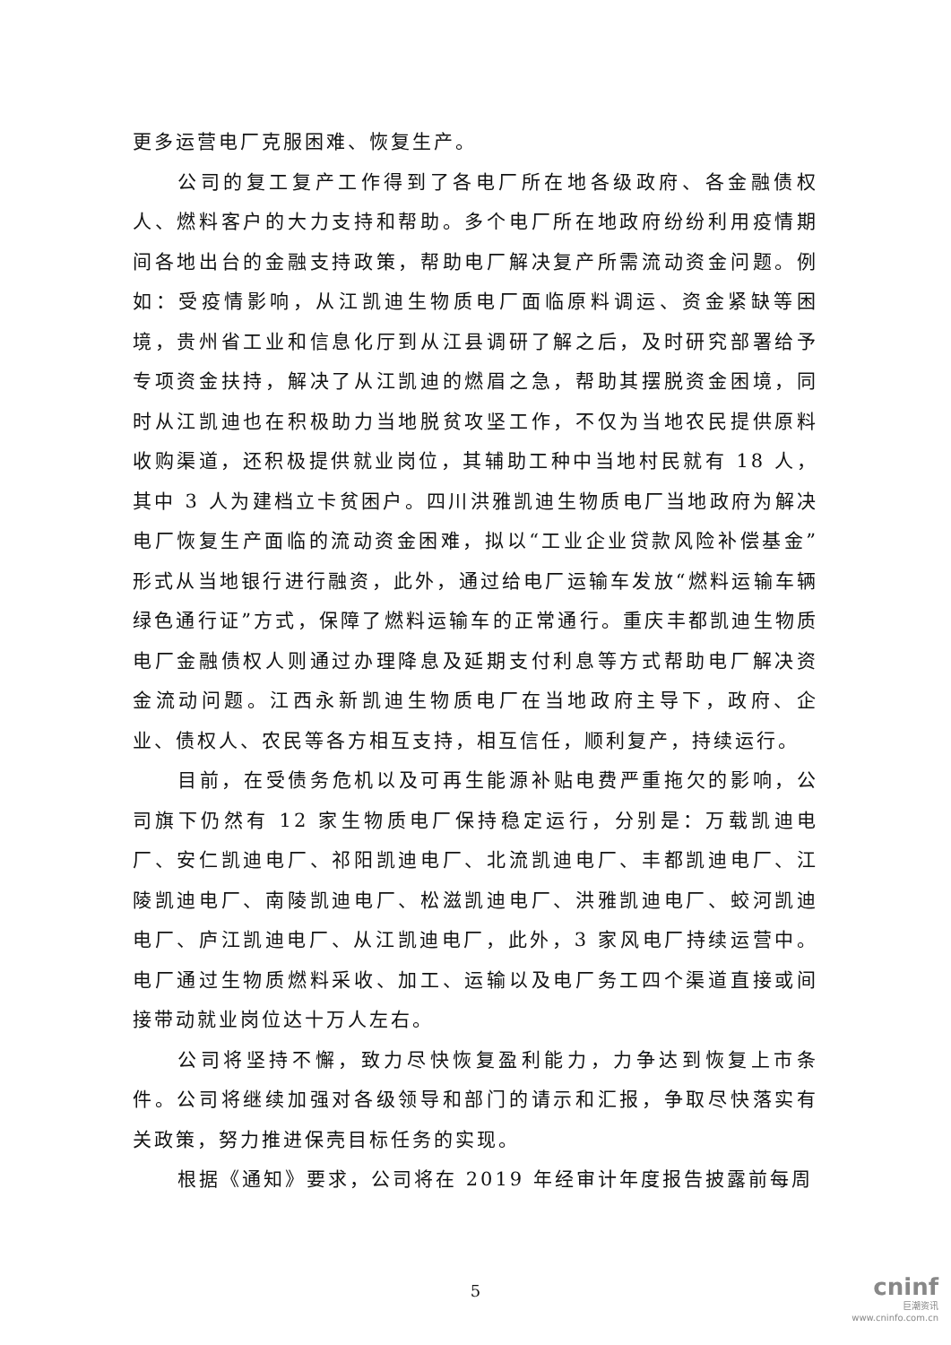更多运营电厂克服困难、恢复生产。
公司的复工复产工作得到了各电厂所在地各级政府、各金融债权人、燃料客户的大力支持和帮助。多个电厂所在地政府纷纷利用疫情期间各地出台的金融支持政策，帮助电厂解决复产所需流动资金问题。例如：受疫情影响，从江凯迪生物质电厂面临原料调运、资金紧缺等困境，贵州省工业和信息化厅到从江县调研了解之后，及时研究部署给予专项资金扶持，解决了从江凯迪的燃眉之急，帮助其摆脱资金困境，同时从江凯迪也在积极助力当地脱贫攻坚工作，不仅为当地农民提供原料收购渠道，还积极提供就业岗位，其辅助工种中当地村民就有 18 人，其中 3 人为建档立卡贫困户。四川洪雅凯迪生物质电厂当地政府为解决电厂恢复生产面临的流动资金困难，拟以“工业企业贷款风险补偿基金”形式从当地银行进行融资，此外，通过给电厂运输车发放“燃料运输车辆绿色通行证”方式，保障了燃料运输车的正常通行。重庆丰都凯迪生物质电厂金融债权人则通过办理降息及延期支付利息等方式帮助电厂解决资金流动问题。江西永新凯迪生物质电厂在当地政府主导下，政府、企业、债权人、农民等各方相互支持，相互信任，顺利复产，持续运行。
目前，在受债务危机以及可再生能源补贴电费严重拖欠的影响，公司旗下仍然有 12 家生物质电厂保持稳定运行，分别是：万载凯迪电厂、安仁凯迪电厂、祁阳凯迪电厂、北流凯迪电厂、丰都凯迪电厂、江陵凯迪电厂、南陵凯迪电厂、松滋凯迪电厂、洪雅凯迪电厂、蛟河凯迪电厂、庐江凯迪电厂、从江凯迪电厂，此外，3 家风电厂持续运营中。电厂通过生物质燃料采收、加工、运输以及电厂务工四个渠道直接或间接带动就业岗位达十万人左右。
公司将坚持不懈，致力尽快恢复盈利能力，力争达到恢复上市条件。公司将继续加强对各级领导和部门的请示和汇报，争取尽快落实有关政策，努力推进保壳目标任务的实现。
根据《通知》要求，公司将在 2019 年经审计年度报告披露前每周
5
cninf
巨潮资讯
www.cninfo.com.cn